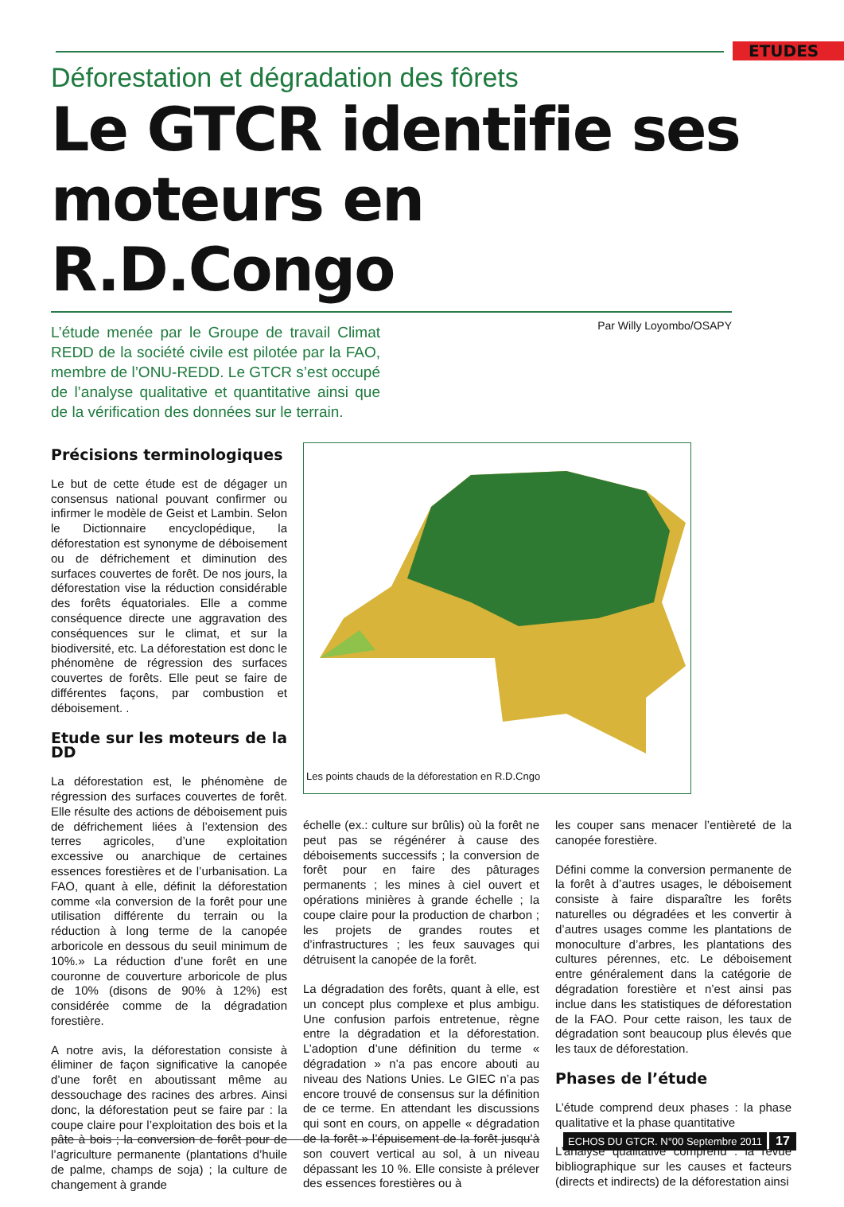ETUDES
Déforestation et dégradation des fôrets
Le GTCR identifie ses moteurs en R.D.Congo
L’étude menée par le Groupe de travail Climat REDD de la société civile est pilotée par la FAO, membre de l’ONU-REDD. Le GTCR s’est occupé de l’analyse qualitative et quantitative ainsi que de la vérification des données sur le terrain.
Par Willy Loyombo/OSAPY
Précisions terminologiques
Le but de cette étude est de dégager un consensus national pouvant confirmer ou infirmer le modèle de Geist et Lambin. Selon le Dictionnaire encyclopédique, la déforestation est synonyme de déboisement ou de défrichement et diminution des surfaces couvertes de forêt. De nos jours, la déforestation vise la réduction considérable des forêts équatoriales. Elle a comme conséquence directe une aggravation des conséquences sur le climat, et sur la biodiversité, etc. La déforestation est donc le phénomène de régression des surfaces couvertes de forêts. Elle peut se faire de différentes façons, par combustion et déboisement. .
Etude sur les moteurs de la DD
La déforestation est, le phénomène de régression des surfaces couvertes de forêt. Elle résulte des actions de déboisement puis de défrichement liées à l’extension des terres agricoles, d’une exploitation excessive ou anarchique de certaines essences forestières et de l’urbanisation. La FAO, quant à elle, définit la déforestation comme «la conversion de la forêt pour une utilisation différente du terrain ou la réduction à long terme de la canopée arboricole en dessous du seuil minimum de 10%.» La réduction d’une forêt en une couronne de couverture arboricole de plus de 10% (disons de 90% à 12%) est considérée comme de la dégradation forestière.
A notre avis, la déforestation consiste à éliminer de façon significative la canopée d’une forêt en aboutissant même au dessouchage des racines des arbres. Ainsi donc, la déforestation peut se faire par : la coupe claire pour l’exploitation des bois et la pâte à bois ; la conversion de forêt pour de l’agriculture permanente (plantations d’huile de palme, champs de soja) ; la culture de changement à grande
Les points chauds de la déforestation en R.D.Cngo
échelle (ex.: culture sur brûlis) où la forêt ne peut pas se régénérer à cause des déboisements successifs ; la conversion de forêt pour en faire des pâturages permanents ; les mines à ciel ouvert et opérations minières à grande échelle ; la coupe claire pour la production de charbon ; les projets de grandes routes et d’infrastructures ; les feux sauvages qui détruisent la canopée de la forêt.
La dégradation des forêts, quant à elle, est un concept plus complexe et plus ambigu. Une confusion parfois entretenue, règne entre la dégradation et la déforestation. L’adoption d’une définition du terme « dégradation » n’a pas encore abouti au niveau des Nations Unies. Le GIEC n’a pas encore trouvé de consensus sur la définition de ce terme. En attendant les discussions qui sont en cours, on appelle « dégradation de la forêt » l’épuisement de la forêt jusqu’à son couvert vertical au sol, à un niveau dépassant les 10 %. Elle consiste à prélever des essences forestières ou à
les couper sans menacer l’entièreté de la canopée forestière.
Défini comme la conversion permanente de la forêt à d’autres usages, le déboisement consiste à faire disparaître les forêts naturelles ou dégradées et les convertir à d’autres usages comme les plantations de monoculture d’arbres, les plantations des cultures pérennes, etc. Le déboisement entre généralement dans la catégorie de dégradation forestière et n’est ainsi pas inclue dans les statistiques de déforestation de la FAO. Pour cette raison, les taux de dégradation sont beaucoup plus élevés que les taux de déforestation.
Phases de l’étude
L’étude comprend deux phases : la phase qualitative et la phase quantitative
L’analyse qualitative comprend : la revue bibliographique sur les causes et facteurs (directs et indirects) de la déforestation ainsi
ECHOS DU GTCR. N°00 Septembre 2011 17